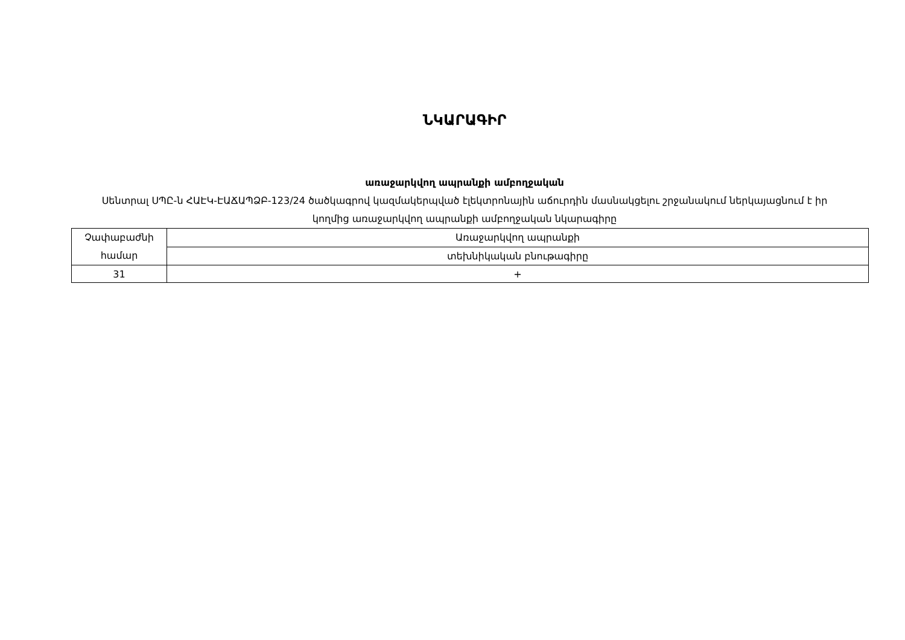ՆԿԱՐԱԳԻՐ
առաջարկվող ապրանքի ամբողջական
Սենտրալ ՍՊԸ-ն ՀԱԷԿ-ԷԱՃԱՊՁԲ-123/24 ծածկագրով կազմակերպված էլեկտրոնային աճուրդին մասնակցելու շրջանակում ներկայացնում է իր կողմից առաջարկվող ապրանքի ամբողջական նկարագիրը
| Չափաբաժնի համար | Առաջարկվող ապրանքի |
| | տեխնիկական բնութագիրը |
| 31 | + |